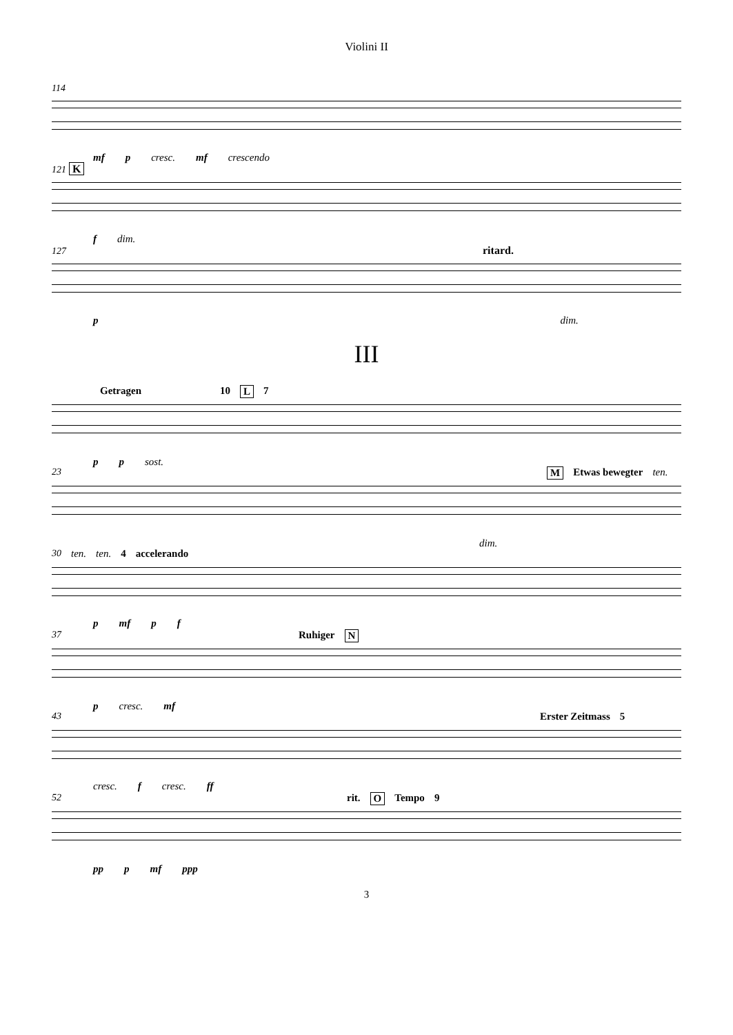Violini II
114
mf p cresc. mf crescendo
121 K
f dim.
127 ritard.
p dim.
III
Getragen 10 L 7
p p sost.
23 M Etwas bewegter ten.
dim.
30 ten. ten. 4 accelerando
p mf p f
37 Ruhiger N
p cresc. mf
43 Erster Zeitmass 5
cresc. f cresc. ff
52 rit. O Tempo 9
pp p mf ppp
3